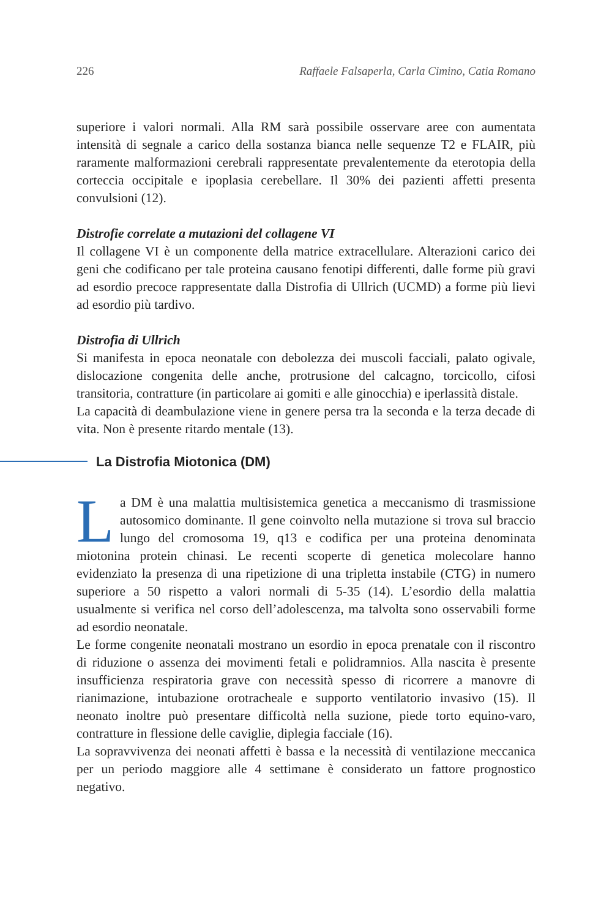226 Raffaele Falsaperla, Carla Cimino, Catia Romano
superiore i valori normali. Alla RM sarà possibile osservare aree con aumentata intensità di segnale a carico della sostanza bianca nelle sequenze T2 e FLAIR, più raramente malformazioni cerebrali rappresentate prevalentemente da eterotopia della corteccia occipitale e ipoplasia cerebellare. Il 30% dei pazienti affetti presenta convulsioni (12).
Distrofie correlate a mutazioni del collagene VI
Il collagene VI è un componente della matrice extracellulare. Alterazioni carico dei geni che codificano per tale proteina causano fenotipi differenti, dalle forme più gravi ad esordio precoce rappresentate dalla Distrofia di Ullrich (UCMD) a forme più lievi ad esordio più tardivo.
Distrofia di Ullrich
Si manifesta in epoca neonatale con debolezza dei muscoli facciali, palato ogivale, dislocazione congenita delle anche, protrusione del calcagno, torcicollo, cifosi transitoria, contratture (in particolare ai gomiti e alle ginocchia) e iperlassità distale.
La capacità di deambulazione viene in genere persa tra la seconda e la terza decade di vita. Non è presente ritardo mentale (13).
La Distrofia Miotonica (DM)
La DM è una malattia multisistemica genetica a meccanismo di trasmissione autosomico dominante. Il gene coinvolto nella mutazione si trova sul braccio lungo del cromosoma 19, q13 e codifica per una proteina denominata miotonina protein chinasi. Le recenti scoperte di genetica molecolare hanno evidenziato la presenza di una ripetizione di una tripletta instabile (CTG) in numero superiore a 50 rispetto a valori normali di 5-35 (14). L’esordio della malattia usualmente si verifica nel corso dell’adolescenza, ma talvolta sono osservabili forme ad esordio neonatale.
Le forme congenite neonatali mostrano un esordio in epoca prenatale con il riscontro di riduzione o assenza dei movimenti fetali e polidramnios. Alla nascita è presente insufficienza respiratoria grave con necessità spesso di ricorrere a manovre di rianimazione, intubazione orotracheale e supporto ventilatorio invasivo (15). Il neonato inoltre può presentare difficoltà nella suzione, piede torto equino-varo, contratture in flessione delle caviglie, diplegia facciale (16).
La sopravvivenza dei neonati affetti è bassa e la necessità di ventilazione meccanica per un periodo maggiore alle 4 settimane è considerato un fattore prognostico negativo.